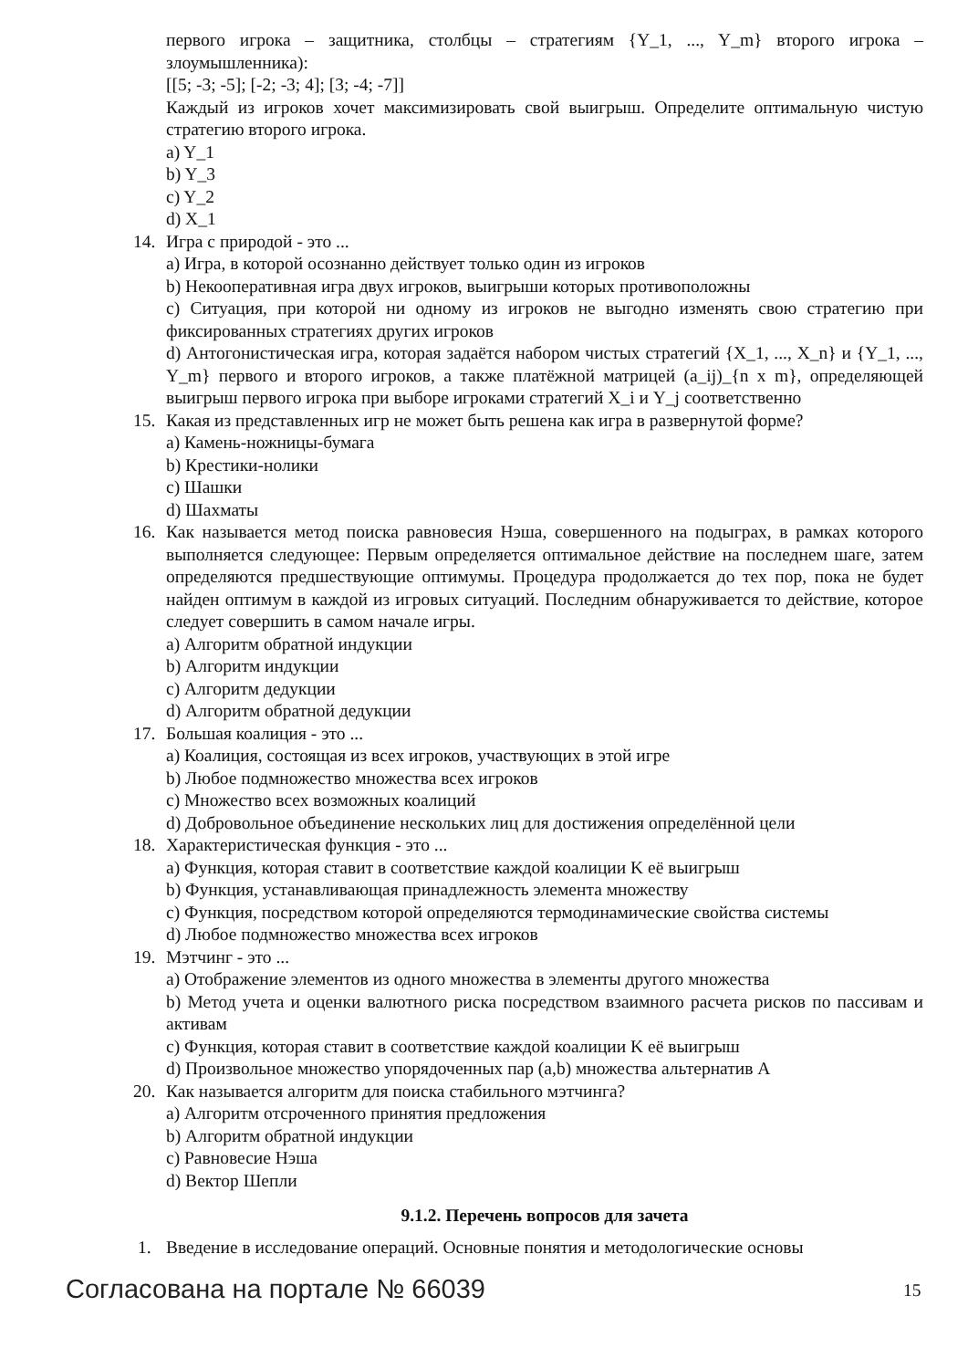первого игрока – защитника, столбцы – стратегиям {Y_1, ..., Y_m} второго игрока – злоумышленника):
[[5; -3; -5]; [-2; -3; 4]; [3; -4; -7]]
Каждый из игроков хочет максимизировать свой выигрыш. Определите оптимальную чистую стратегию второго игрока.
a) Y_1
b) Y_3
c) Y_2
d) X_1
14. Игра с природой - это ...
a) Игра, в которой осознанно действует только один из игроков
b) Некооперативная игра двух игроков, выигрыши которых противоположны
c) Ситуация, при которой ни одному из игроков не выгодно изменять свою стратегию при фиксированных стратегиях других игроков
d) Антогонистическая игра, которая задаётся набором чистых стратегий {X_1, ..., X_n} и {Y_1, ..., Y_m} первого и второго игроков, а также платёжной матрицей (a_ij)_{n x m}, определяющей выигрыш первого игрока при выборе игроками стратегий X_i и Y_j соответственно
15. Какая из представленных игр не может быть решена как игра в развернутой форме?
a) Камень-ножницы-бумага
b) Крестики-нолики
c) Шашки
d) Шахматы
16. Как называется метод поиска равновесия Нэша, совершенного на подыграх, в рамках которого выполняется следующее: Первым определяется оптимальное действие на последнем шаге, затем определяются предшествующие оптимумы. Процедура продолжается до тех пор, пока не будет найден оптимум в каждой из игровых ситуаций. Последним обнаруживается то действие, которое следует совершить в самом начале игры.
a) Алгоритм обратной индукции
b) Алгоритм индукции
c) Алгоритм дедукции
d) Алгоритм обратной дедукции
17. Большая коалиция - это ...
a) Коалиция, состоящая из всех игроков, участвующих в этой игре
b) Любое подмножество множества всех игроков
c) Множество всех возможных коалиций
d) Добровольное объединение нескольких лиц для достижения определённой цели
18. Характеристическая функция - это ...
a) Функция, которая ставит в соответствие каждой коалиции K её выигрыш
b) Функция, устанавливающая принадлежность элемента множеству
c) Функция, посредством которой определяются термодинамические свойства системы
d) Любое подмножество множества всех игроков
19. Мэтчинг - это ...
a) Отображение элементов из одного множества в элементы другого множества
b) Метод учета и оценки валютного риска посредством взаимного расчета рисков по пассивам и активам
c) Функция, которая ставит в соответствие каждой коалиции K её выигрыш
d) Произвольное множество упорядоченных пар (a,b) множества альтернатив A
20. Как называется алгоритм для поиска стабильного мэтчинга?
a) Алгоритм отсроченного принятия предложения
b) Алгоритм обратной индукции
c) Равновесие Нэша
d) Вектор Шепли
9.1.2. Перечень вопросов для зачета
1. Введение в исследование операций. Основные понятия и методологические основы
Согласована на портале № 66039 15